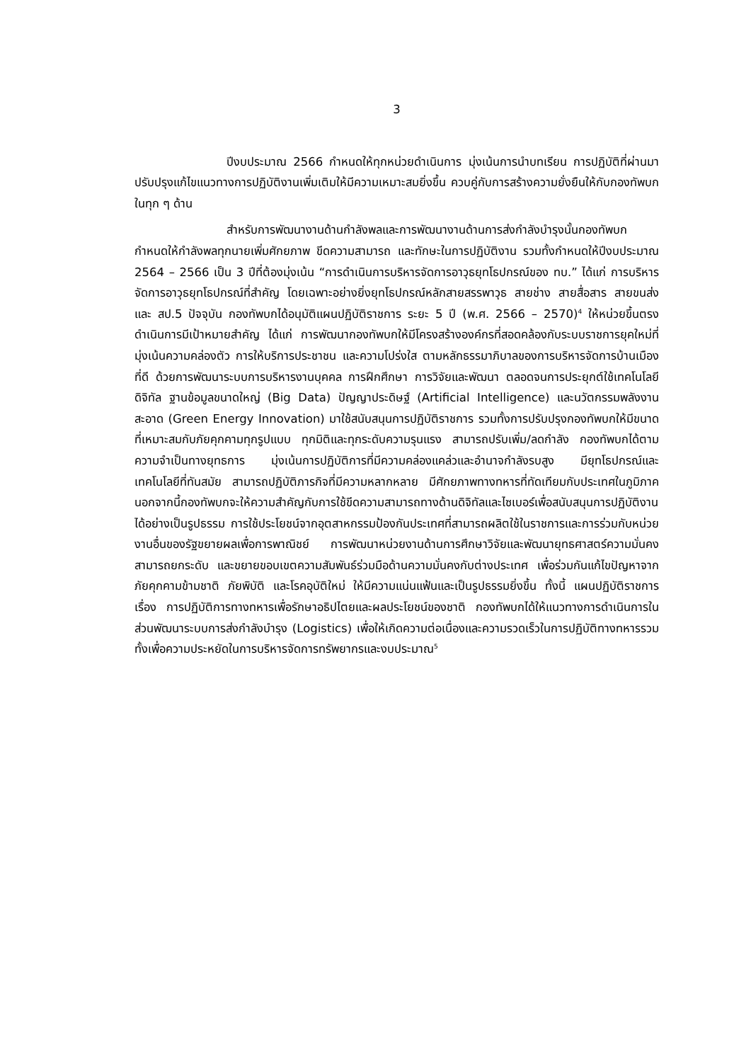3
ปีงบประมาณ 2566 กำหนดให้ทุกหน่วยดำเนินการ มุ่งเน้นการนำบทเรียน การปฏิบัติที่ผ่านมาปรับปรุงแก้ไขแนวทางการปฏิบัติงานเพิ่มเติมให้มีความเหมาะสมยิ่งขึ้น ควบคู่กับการสร้างความยั่งยืนให้กับกองทัพบกในทุก ๆ ด้าน
สำหรับการพัฒนางานด้านกำลังพลและการพัฒนางานด้านการส่งกำลังบำรุงนั้นกองทัพบกกำหนดให้กำลังพลทุกนายเพิ่มศักยภาพ ขีดความสามารถ และทักษะในการปฏิบัติงาน รวมทั้งกำหนดให้ปีงบประมาณ 2564 – 2566 เป็น 3 ปีที่ต้องมุ่งเน้น “การดำเนินการบริหารจัดการอาวุธยุทโธปกรณ์ของ ทบ.” ได้แก่ การบริหารจัดการอาวุธยุทโธปกรณ์ที่สำคัญ โดยเฉพาะอย่างยิ่งยุทโธปกรณ์หลักสายสรรพาวุธ สายช่าง สายสื่อสาร สายขนส่ง และ สป.5 ปัจจุบัน กองทัพบกได้อนุมัติแผนปฏิบัติราชการ ระยะ 5 ปี (พ.ศ. 2566 – 2570)<sup>4</sup> ให้หน่วยขึ้นตรงดำเนินการมีเป้าหมายสำคัญ ได้แก่ การพัฒนากองทัพบกให้มีโครงสร้างองค์กรที่สอดคล้องกับระบบราชการยุคใหม่ที่มุ่งเน้นความคล่องตัว การให้บริการประชาชน และความโปร่งใส ตามหลักธรรมาภิบาลของการบริหารจัดการบ้านเมืองที่ดี ด้วยการพัฒนาระบบการบริหารงานบุคคล การฝึกศึกษา การวิจัยและพัฒนา ตลอดจนการประยุกต์ใช้เทคโนโลยีดิจิทัล ฐานข้อมูลขนาดใหญ่ (Big Data) ปัญญาประดิษฐ์ (Artificial Intelligence) และนวัตกรรมพลังงานสะอาด (Green Energy Innovation) มาใช้สนับสนุนการปฏิบัติราชการ รวมทั้งการปรับปรุงกองทัพบกให้มีขนาดที่เหมาะสมกับภัยคุกคามทุกรูปแบบ ทุกมิติและทุกระดับความรุนแรง สามารถปรับเพิ่ม/ลดกำลัง กองทัพบกได้ตามความจำเป็นทางยุทธการ มุ่งเน้นการปฏิบัติการที่มีความคล่องแคล่วและอำนาจกำลังรบสูง มียุทโธปกรณ์และเทคโนโลยีที่ทันสมัย สามารถปฏิบัติภารกิจที่มีความหลากหลาย มีศักยภาพทางทหารที่ทัดเทียมกับประเทศในภูมิภาค นอกจากนี้กองทัพบกจะให้ความสำคัญกับการใช้ขีดความสามารถทางด้านดิจิทัลและไซเบอร์เพื่อสนับสนุนการปฏิบัติงานได้อย่างเป็นรูปธรรม การใช้ประโยชน์จากอุตสาหกรรมป้องกันประเทศที่สามารถผลิตใช้ในราชการและการร่วมกับหน่วยงานอื่นของรัฐขยายผลเพื่อการพาณิชย์ การพัฒนาหน่วยงานด้านการศึกษาวิจัยและพัฒนายุทธศาสตร์ความมั่นคง สามารถยกระดับ และขยายขอบเขตความสัมพันธ์ร่วมมือด้านความมั่นคงกับต่างประเทศ เพื่อร่วมกันแก้ไขปัญหาจากภัยคุกคามข้ามชาติ ภัยพิบัติ และโรคอุบัติใหม่ ให้มีความแน่นแฟ้นและเป็นรูปธรรมยิ่งขึ้น ทั้งนี้ แผนปฏิบัติราชการ เรื่อง การปฏิบัติการทางทหารเพื่อรักษาอธิปไตยและผลประโยชน์ของชาติ กองทัพบกได้ให้แนวทางการดำเนินการในส่วนพัฒนาระบบการส่งกำลังบำรุง (Logistics) เพื่อให้เกิดความต่อเนื่องและความรวดเร็วในการปฏิบัติทางทหารรวมทั้งเพื่อความประหยัดในการบริหารจัดการทรัพยากรและงบประมาณ<sup>5</sup>